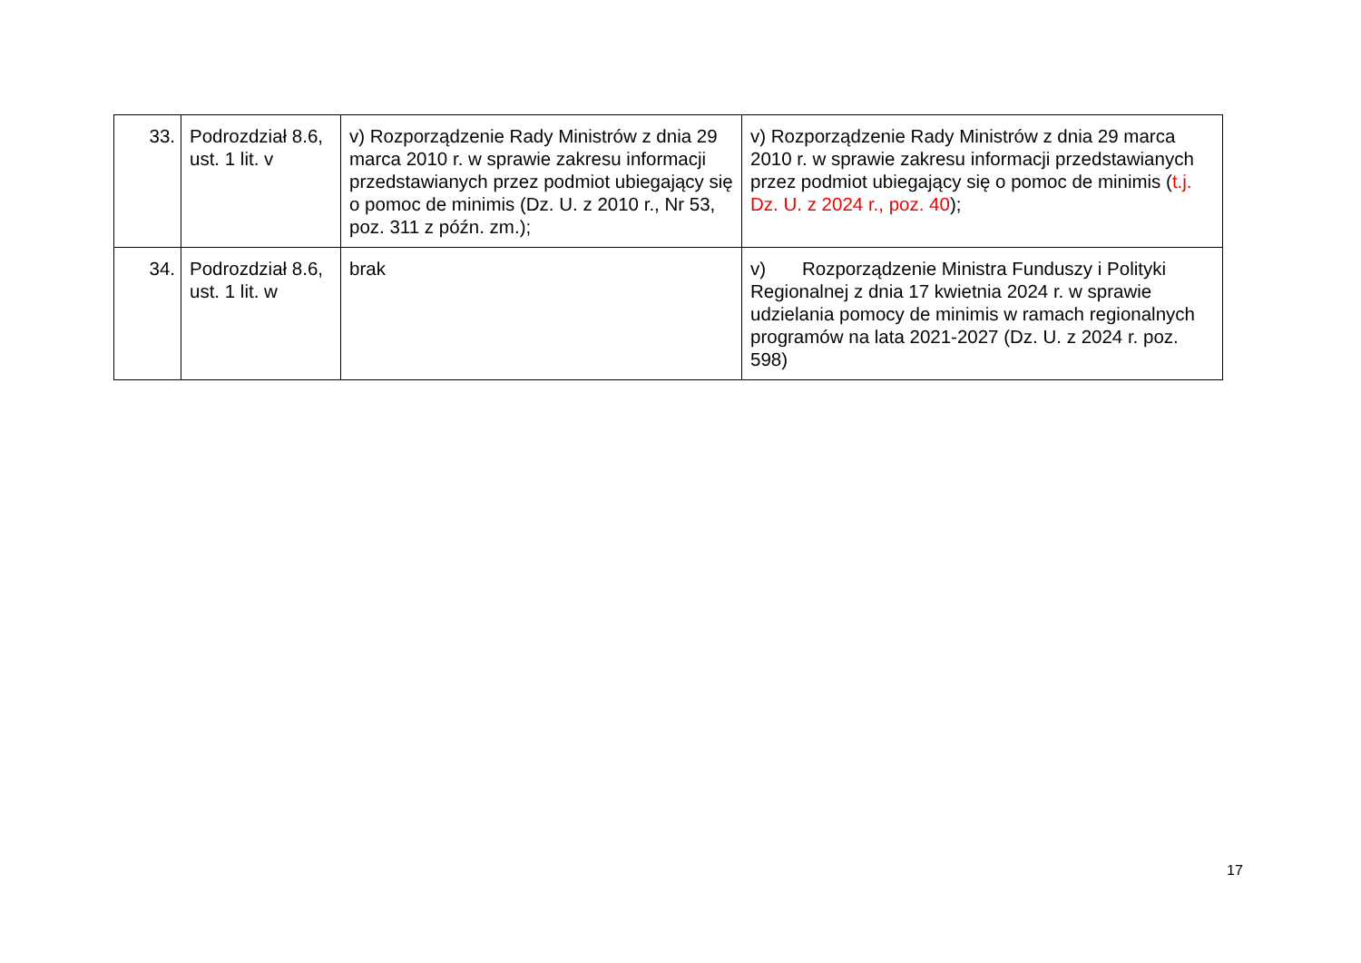| 33. | Podrozdział 8.6, ust. 1 lit. v | v) Rozporządzenie Rady Ministrów z dnia 29 marca 2010 r. w sprawie zakresu informacji przedstawianych przez podmiot ubiegający się o pomoc de minimis (Dz. U. z 2010 r., Nr 53, poz. 311 z późn. zm.); | v) Rozporządzenie Rady Ministrów z dnia 29 marca 2010 r. w sprawie zakresu informacji przedstawianych przez podmiot ubiegający się o pomoc de minimis ( t.j. Dz. U. z 2024 r., poz. 40 ); |
| 34. | Podrozdział 8.6, ust. 1 lit. w | brak | v) Rozporządzenie Ministra Funduszy i Polityki Regionalnej z dnia 17 kwietnia 2024 r. w sprawie udzielania pomocy de minimis w ramach regionalnych programów na lata 2021-2027 (Dz. U. z 2024 r. poz. 598) |
17